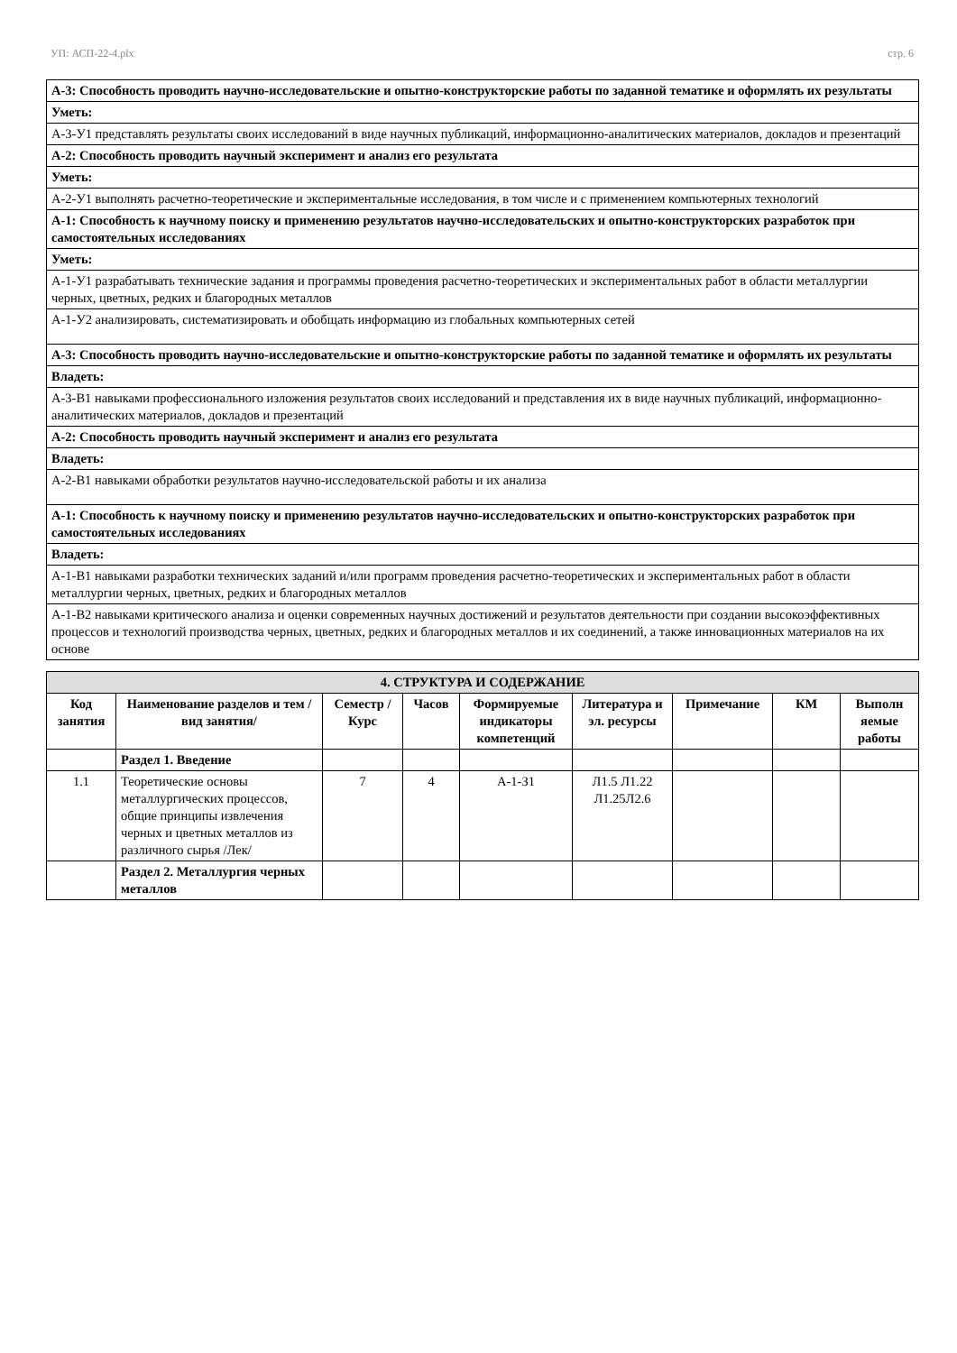УП: АСП-22-4.plx стр. 6
| А-3: Способность проводить научно-исследовательские и опытно-конструкторские работы по заданной тематике и оформлять их результаты |
| Уметь: |
| А-3-У1 представлять результаты своих исследований в виде научных публикаций, информационно-аналитических материалов, докладов и презентаций |
| А-2: Способность проводить научный эксперимент и анализ его результата |
| Уметь: |
| А-2-У1 выполнять расчетно-теоретические и экспериментальные исследования, в том числе и с применением компьютерных технологий |
| А-1: Способность к научному поиску и применению результатов научно-исследовательских и опытно-конструкторских разработок при самостоятельных исследованиях |
| Уметь: |
| А-1-У1 разрабатывать технические задания и программы проведения расчетно-теоретических и экспериментальных работ в области металлургии черных, цветных, редких и благородных металлов |
| А-1-У2 анализировать, систематизировать и обобщать информацию из глобальных компьютерных сетей |
| А-3: Способность проводить научно-исследовательские и опытно-конструкторские работы по заданной тематике и оформлять их результаты |
| Владеть: |
| А-3-В1 навыками профессионального изложения результатов своих исследований и представления их в виде научных публикаций, информационно-аналитических материалов, докладов и презентаций |
| А-2: Способность проводить научный эксперимент и анализ его результата |
| Владеть: |
| А-2-В1 навыками обработки результатов научно-исследовательской работы и их анализа |
| А-1: Способность к научному поиску и применению результатов научно-исследовательских и опытно-конструкторских разработок при самостоятельных исследованиях |
| Владеть: |
| А-1-В1 навыками разработки технических заданий и/или программ проведения расчетно-теоретических и экспериментальных работ в области металлургии черных, цветных, редких и благородных металлов |
| А-1-В2 навыками критического анализа и оценки современных научных достижений и результатов деятельности при создании высокоэффективных процессов и технологий производства черных, цветных, редких и благородных металлов и их соединений, а также инновационных материалов на их основе |
| 4. СТРУКТУРА И СОДЕРЖАНИЕ | | | | | | | | |
| --- | --- | --- | --- | --- | --- | --- | --- | --- |
| Код занятия | Наименование разделов и тем /вид занятия/ | Семестр / Курс | Часов | Формируемые индикаторы компетенций | Литература и эл. ресурсы | Примечание | КМ | Выполн яемые работы |
| | Раздел 1. Введение | | | | | | | |
| 1.1 | Теоретические основы металлургических процессов, общие принципы извлечения черных и цветных металлов из различного сырья /Лек/ | 7 | 4 | А-1-З1 | Л1.5 Л1.22 Л1.25Л2.6 | | | |
| | Раздел 2. Металлургия черных металлов | | | | | | | |